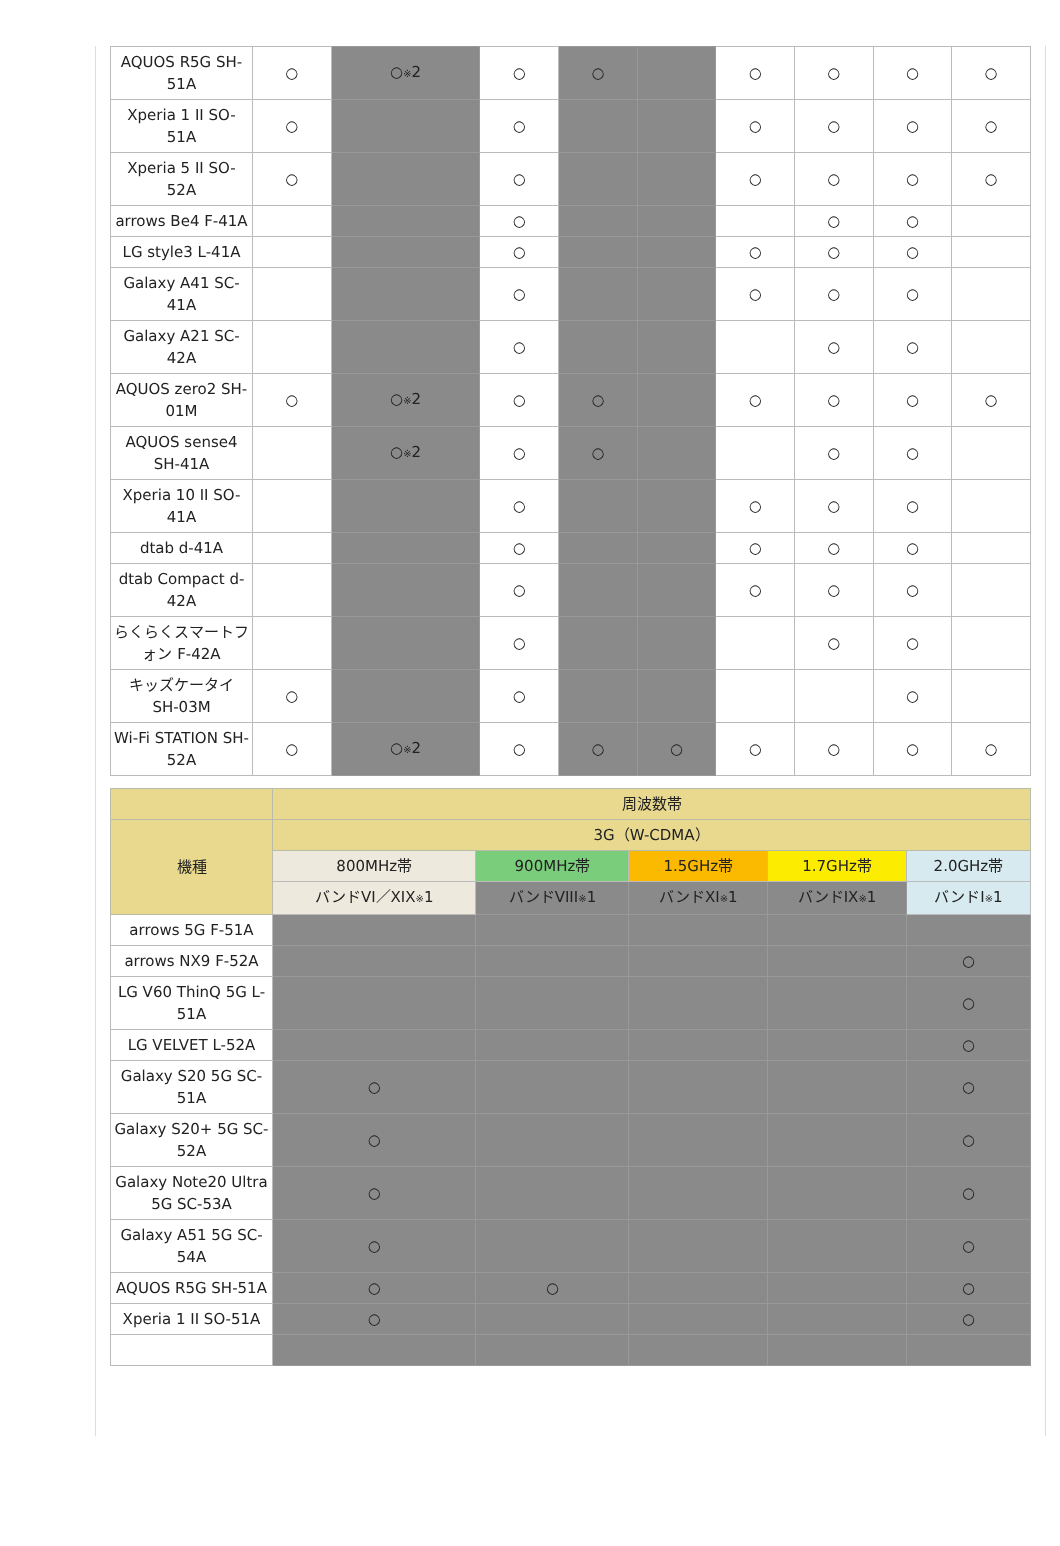| AQUOS R5G SH-51A | ○ | ○ ※ 2 | ○ | ○ | | ○ | ○ | ○ | ○ |
| Xperia 1 II SO-51A | ○ | | ○ | | | ○ | ○ | ○ | ○ |
| Xperia 5 II SO-52A | ○ | | ○ | | | ○ | ○ | ○ | ○ |
| arrows Be4 F-41A | | | ○ | | | | ○ | ○ | |
| LG style3 L-41A | | | ○ | | | ○ | ○ | ○ | |
| Galaxy A41 SC-41A | | | ○ | | | ○ | ○ | ○ | |
| Galaxy A21 SC-42A | | | ○ | | | | ○ | ○ | |
| AQUOS zero2 SH-01M | ○ | ○ ※ 2 | ○ | ○ | | ○ | ○ | ○ | ○ |
| AQUOS sense4 SH-41A | | ○ ※ 2 | ○ | ○ | | | ○ | ○ | |
| Xperia 10 II SO-41A | | | ○ | | | ○ | ○ | ○ | |
| dtab d-41A | | | ○ | | | ○ | ○ | ○ | |
| dtab Compact d-42A | | | ○ | | | ○ | ○ | ○ | |
| らくらくスマートフォン F-42A | | | ○ | | | | ○ | ○ | |
| キッズケータイ SH-03M | ○ | | ○ | | | | | ○ | |
| Wi-Fi STATION SH-52A | ○ | ○ ※ 2 | ○ | ○ | ○ | ○ | ○ | ○ | ○ |
| | 周波数帯 | | | | |
| --- | --- | --- | --- | --- | --- |
| 機種 | 3G（W-CDMA） | | | | |
| | 800MHz帯 | 900MHz帯 | 1.5GHz帯 | 1.7GHz帯 | 2.0GHz帯 |
| | バンドVI／XIX ※ 1 | バンドVIII ※ 1 | バンドXI ※ 1 | バンドIX ※ 1 | バンドI ※ 1 |
| arrows 5G F-51A | | | | | |
| arrows NX9 F-52A | | | | | ○ |
| LG V60 ThinQ 5G L-51A | | | | | ○ |
| LG VELVET L-52A | | | | | ○ |
| Galaxy S20 5G SC-51A | ○ | | | | ○ |
| Galaxy S20+ 5G SC-52A | ○ | | | | ○ |
| Galaxy Note20 Ultra 5G SC-53A | ○ | | | | ○ |
| Galaxy A51 5G SC-54A | ○ | | | | ○ |
| AQUOS R5G SH-51A | ○ | ○ | | | ○ |
| Xperia 1 II SO-51A | ○ | | | | ○ |